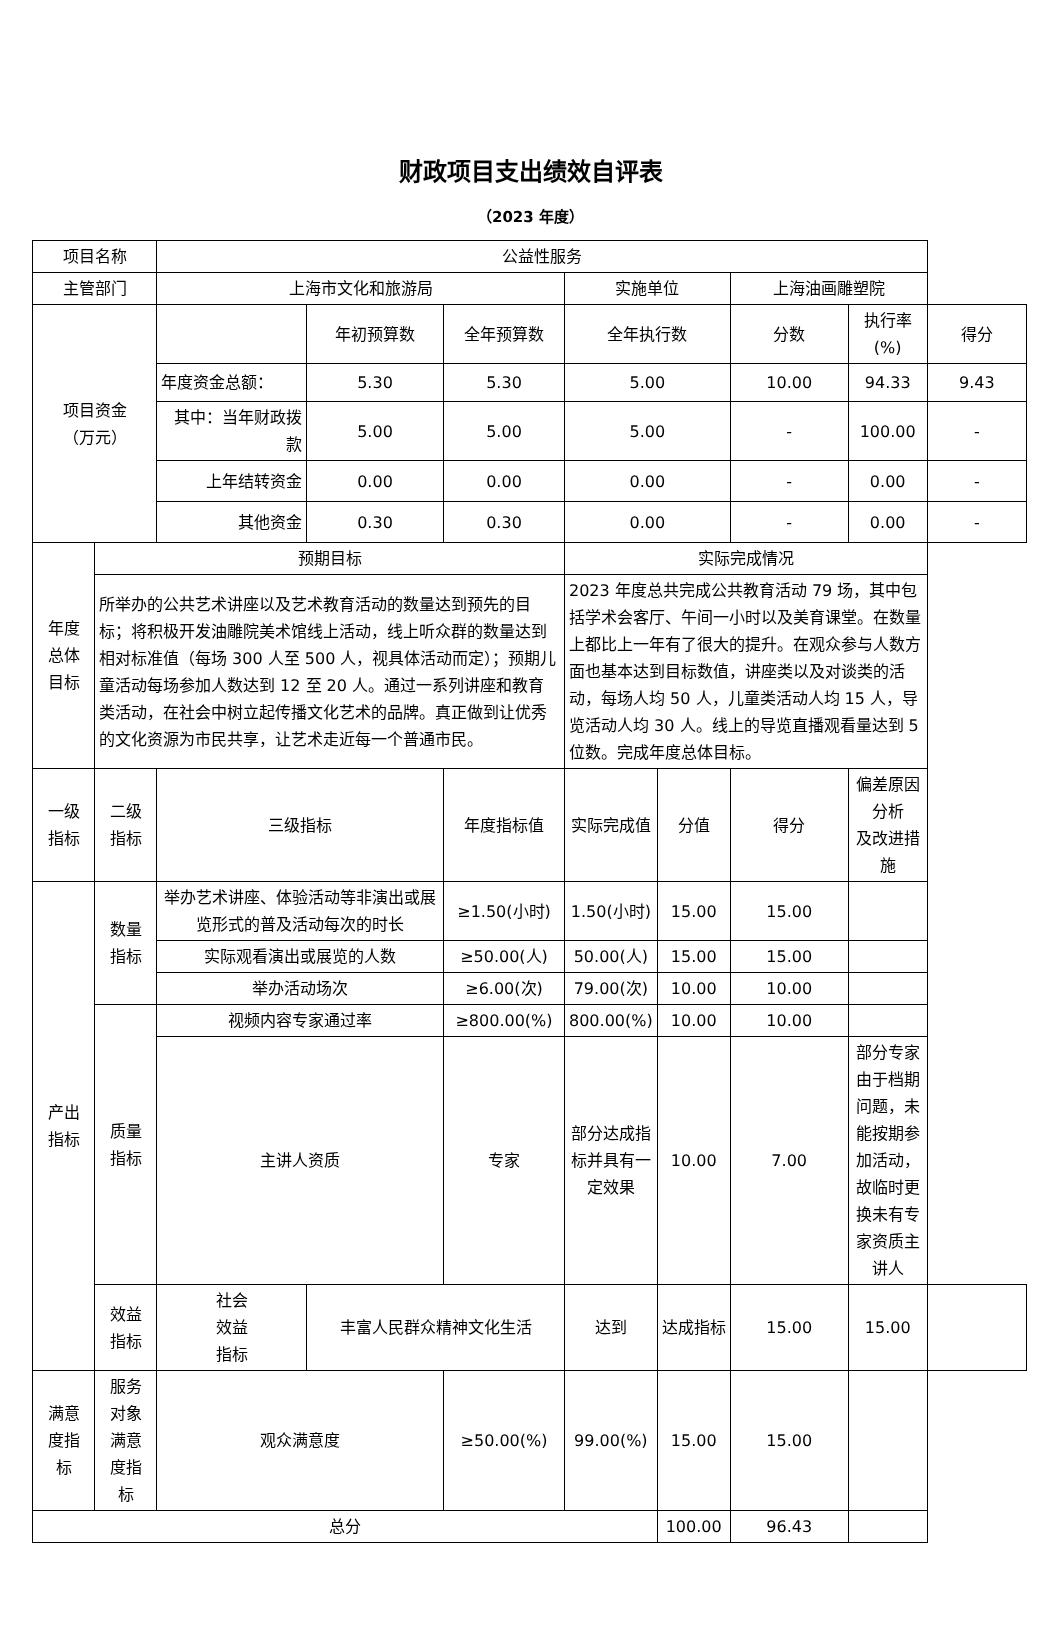财政项目支出绩效自评表
（2023 年度）
| 项目名称 | | 公益性服务 | | | | | | | |
| 主管部门 | | 上海市文化和旅游局 | | | 实施单位 | | 上海油画雕塑院 | | |
| 项目资金 （万元） | | | 年初预算数 | 全年预算数 | 全年执行数 | | 分数 | 执行率(%) | 得分 |
| | | 年度资金总额： | 5.30 | 5.30 | 5.00 | | 10.00 | 94.33 | 9.43 |
| | | 其中：当年财政拨款 | 5.00 | 5.00 | 5.00 | | - | 100.00 | - |
| | | 上年结转资金 | 0.00 | 0.00 | 0.00 | | - | 0.00 | - |
| | | 其他资金 | 0.30 | 0.30 | 0.00 | | - | 0.00 | - |
| 年度 总体 目标 | 预期目标 | | | | 实际完成情况 | | | | |
| | 所举办的公共艺术讲座以及艺术教育活动的数量达到预先的目标；将积极开发油雕院美术馆线上活动，线上听众群的数量达到相对标准值（每场 300 人至 500 人，视具体活动而定）；预期儿童活动每场参加人数达到 12 至 20 人。通过一系列讲座和教育类活动，在社会中树立起传播文化艺术的品牌。真正做到让优秀的文化资源为市民共享，让艺术走近每一个普通市民。 | | | | 2023 年度总共完成公共教育活动 79 场，其中包括学术会客厅、午间一小时以及美育课堂。在数量上都比上一年有了很大的提升。在观众参与人数方面也基本达到目标数值，讲座类以及对谈类的活动，每场人均 50 人，儿童类活动人均 15 人，导览活动人均 30 人。线上的导览直播观看量达到 5 位数。完成年度总体目标。 | | | | |
| 一级 指标 | 二级 指标 | 三级指标 | | 年度指标值 | 实际完成值 | 分值 | 得分 | 偏差原因分析 及改进措施 | |
| 产出 指标 | 数量 指标 | 举办艺术讲座、体验活动等非演出或展览形式的普及活动每次的时长 | | ≥1.50(小时) | 1.50(小时) | 15.00 | 15.00 | | |
| | | 实际观看演出或展览的人数 | | ≥50.00(人) | 50.00(人) | 15.00 | 15.00 | | |
| | | 举办活动场次 | | ≥6.00(次) | 79.00(次) | 10.00 | 10.00 | | |
| | 质量 指标 | 视频内容专家通过率 | | ≥800.00(%) | 800.00(%) | 10.00 | 10.00 | | |
| | | 主讲人资质 | | 专家 | 部分达成指标并具有一定效果 | 10.00 | 7.00 | 部分专家由于档期问题，未能按期参加活动，故临时更换未有专家资质主讲人 | |
| | 效益 指标 | 社会 效益 指标 | 丰富人民群众精神文化生活 | | 达到 | 达成指标 | 15.00 | 15.00 | |
| 满意 度指 标 | 服务 对象 满意 度指 标 | 观众满意度 | | ≥50.00(%) | 99.00(%) | 15.00 | 15.00 | | |
| 总分 | | | | | | 100.00 | 96.43 | | |